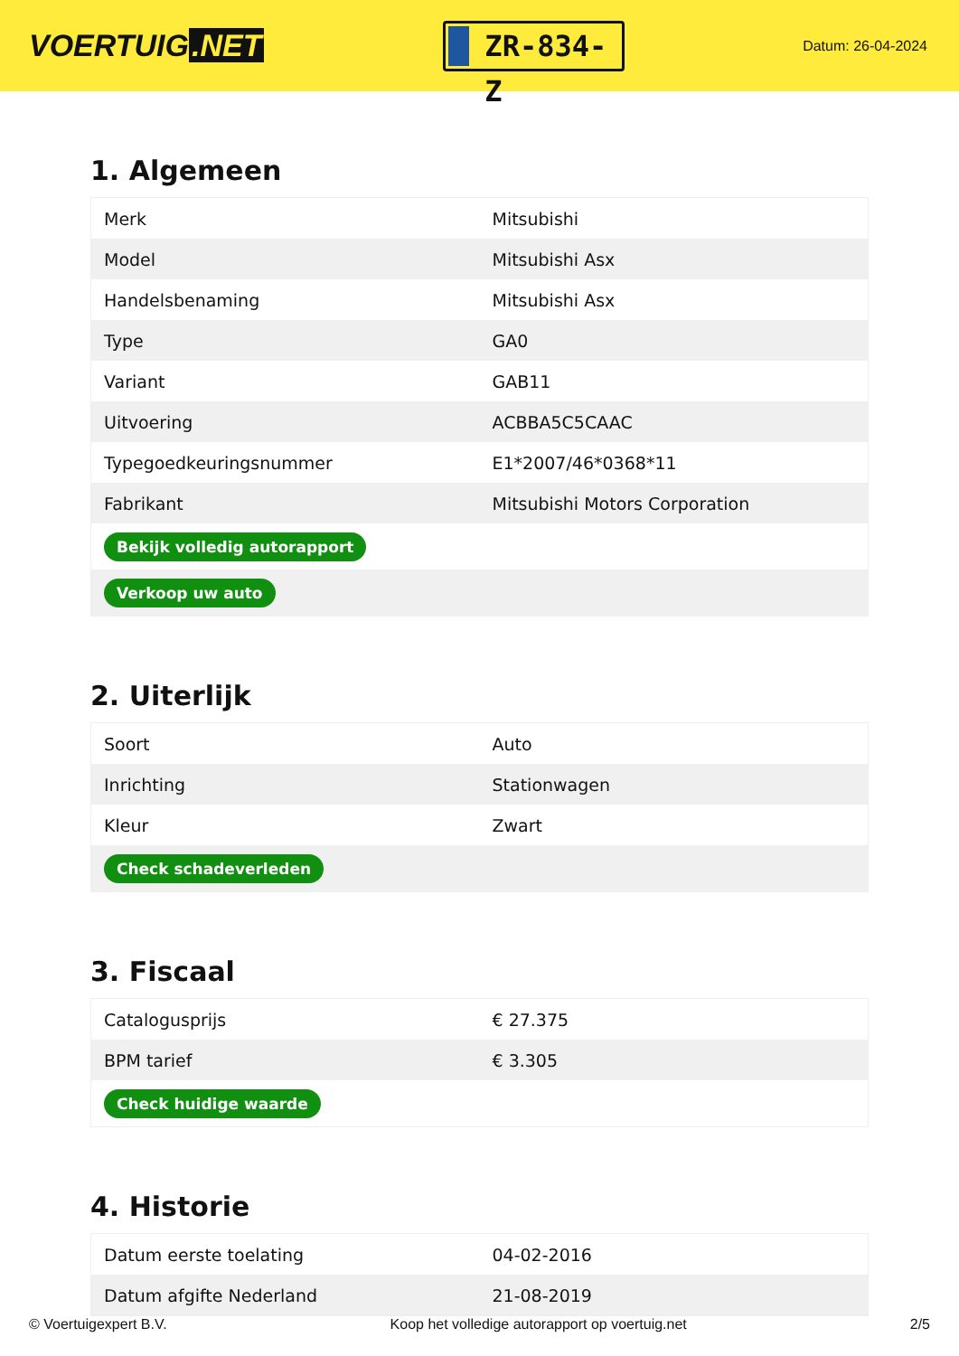VOERTUIG.NET
ZR-834-Z
Datum: 26-04-2024
1. Algemeen
| Merk | Mitsubishi |
| Model | Mitsubishi Asx |
| Handelsbenaming | Mitsubishi Asx |
| Type | GA0 |
| Variant | GAB11 |
| Uitvoering | ACBBA5C5CAAC |
| Typegoedkeuringsnummer | E1*2007/46*0368*11 |
| Fabrikant | Mitsubishi Motors Corporation |
| Bekijk volledig autorapport | |
| Verkoop uw auto | |
2. Uiterlijk
| Soort | Auto |
| Inrichting | Stationwagen |
| Kleur | Zwart |
| Check schadeverleden | |
3. Fiscaal
| Catalogusprijs | € 27.375 |
| BPM tarief | € 3.305 |
| Check huidige waarde | |
4. Historie
| Datum eerste toelating | 04-02-2016 |
| Datum afgifte Nederland | 21-08-2019 |
© Voertuigexpert B.V. Koop het volledige autorapport op voertuig.net 2/5